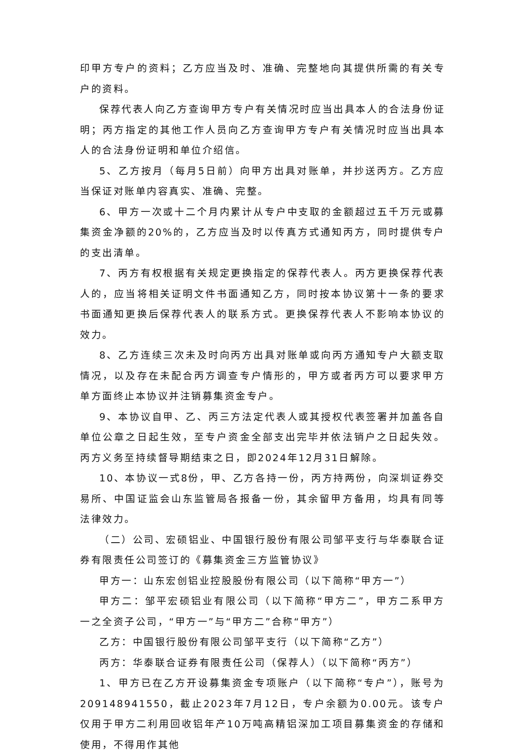印甲方专户的资料；乙方应当及时、准确、完整地向其提供所需的有关专户的资料。
保荐代表人向乙方查询甲方专户有关情况时应当出具本人的合法身份证明；丙方指定的其他工作人员向乙方查询甲方专户有关情况时应当出具本人的合法身份证明和单位介绍信。
5、乙方按月（每月5日前）向甲方出具对账单，并抄送丙方。乙方应当保证对账单内容真实、准确、完整。
6、甲方一次或十二个月内累计从专户中支取的金额超过五千万元或募集资金净额的20%的，乙方应当及时以传真方式通知丙方，同时提供专户的支出清单。
7、丙方有权根据有关规定更换指定的保荐代表人。丙方更换保荐代表人的，应当将相关证明文件书面通知乙方，同时按本协议第十一条的要求书面通知更换后保荐代表人的联系方式。更换保荐代表人不影响本协议的效力。
8、乙方连续三次未及时向丙方出具对账单或向丙方通知专户大额支取情况，以及存在未配合丙方调查专户情形的，甲方或者丙方可以要求甲方单方面终止本协议并注销募集资金专户。
9、本协议自甲、乙、丙三方法定代表人或其授权代表签署并加盖各自单位公章之日起生效，至专户资金全部支出完毕并依法销户之日起失效。丙方义务至持续督导期结束之日，即2024年12月31日解除。
10、本协议一式8份，甲、乙方各持一份，丙方持两份，向深圳证券交易所、中国证监会山东监管局各报备一份，其余留甲方备用，均具有同等法律效力。
（二）公司、宏硕铝业、中国银行股份有限公司邹平支行与华泰联合证券有限责任公司签订的《募集资金三方监管协议》
甲方一：山东宏创铝业控股股份有限公司（以下简称“甲方一”）
甲方二：邹平宏硕铝业有限公司（以下简称“甲方二”，甲方二系甲方一之全资子公司，“甲方一”与“甲方二”合称“甲方”）
乙方：中国银行股份有限公司邹平支行（以下简称“乙方”）
丙方：华泰联合证券有限责任公司（保荐人）（以下简称“丙方”）
1、甲方已在乙方开设募集资金专项账户（以下简称“专户”），账号为209148941550，截止2023年7月12日，专户余额为0.00元。该专户仅用于甲方二利用回收铝年产10万吨高精铝深加工项目募集资金的存储和使用，不得用作其他